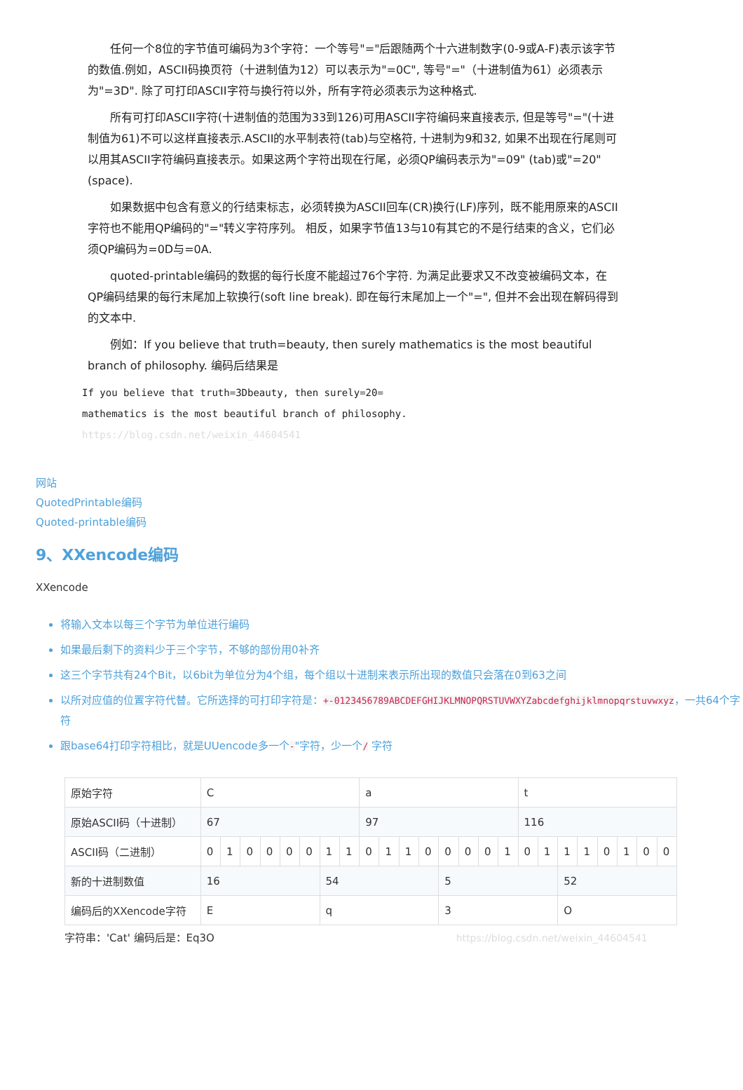任何一个8位的字节值可编码为3个字符：一个等号"="后跟随两个十六进制数字(0-9或A-F)表示该字节的数值.例如，ASCII码换页符（十进制值为12）可以表示为"=0C", 等号"="（十进制值为61）必须表示为"=3D". 除了可打印ASCII字符与换行符以外，所有字符必须表示为这种格式.
所有可打印ASCII字符(十进制值的范围为33到126)可用ASCII字符编码来直接表示, 但是等号"="(十进制值为61)不可以这样直接表示.ASCII的水平制表符(tab)与空格符, 十进制为9和32, 如果不出现在行尾则可以用其ASCII字符编码直接表示。如果这两个字符出现在行尾，必须QP编码表示为"=09" (tab)或"=20" (space).
如果数据中包含有意义的行结束标志，必须转换为ASCII回车(CR)换行(LF)序列，既不能用原来的ASCII字符也不能用QP编码的"="转义字符序列。 相反，如果字节值13与10有其它的不是行结束的含义，它们必须QP编码为=0D与=0A.
quoted-printable编码的数据的每行长度不能超过76个字符. 为满足此要求又不改变被编码文本，在QP编码结果的每行末尾加上软换行(soft line break). 即在每行末尾加上一个"=", 但并不会出现在解码得到的文本中.
例如：If you believe that truth=beauty, then surely mathematics is the most beautiful branch of philosophy. 编码后结果是
If you believe that truth=3Dbeauty, then surely=20=
mathematics is the most beautiful branch of philosophy. https://blog.csdn.net/weixin_44604541
网站
QuotedPrintable编码
Quoted-printable编码
9、XXencode编码
XXencode
将输入文本以每三个字节为单位进行编码
如果最后剩下的资料少于三个字节，不够的部份用0补齐
这三个字节共有24个Bit，以6bit为单位分为4个组，每个组以十进制来表示所出现的数值只会落在0到63之间
以所对应值的位置字符代替。它所选择的可打印字符是：+-0123456789ABCDEFGHIJKLMNOPQRSTUVWXYZabcdefghijklmnopqrstuvwxyz，一共64个字符
跟base64打印字符相比，就是UUencode多一个-"字符，少一个/ 字符
| 原始字符 | C | | | | | | | | a | | | | | | | | t | | | | | | | |
| 原始ASCII码（十进制） | 67 | | | | | | | | 97 | | | | | | | | 116 | | | | | | | |
| ASCII码（二进制） | 0 | 1 | 0 | 0 | 0 | 0 | 1 | 1 | 0 | 1 | 1 | 0 | 0 | 0 | 0 | 1 | 0 | 1 | 1 | 1 | 0 | 1 | 0 | 0 |
| 新的十进制数值 | 16 | | | | | | 54 | | | | | | 5 | | | | | | 52 | | | | | |
| 编码后的XXencode字符 | E | | | | | | q | | | | | | 3 | | | | | | O | | | | | |
字符串：'Cat' 编码后是：Eq3O https://blog.csdn.net/weixin_44604541